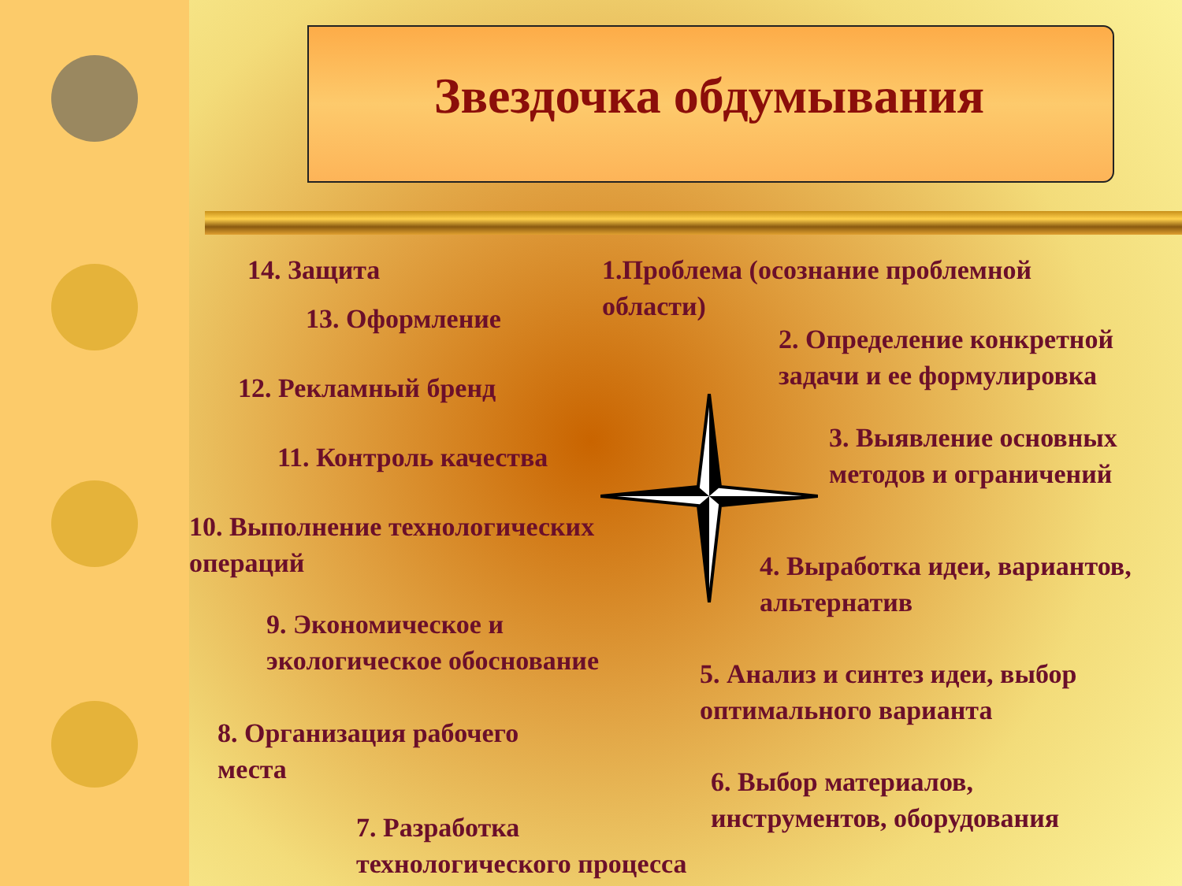Звездочка обдумывания
14. Защита
13. Оформление
12. Рекламный бренд
11. Контроль качества
10. Выполнение технологических
операций
9. Экономическое и
экологическое обоснование
8. Организация рабочего
места
7. Разработка
технологического процесса
1.Проблема (осознание проблемной
области)
2. Определение конкретной
задачи и ее формулировка
3. Выявление основных
методов и ограничений
4. Выработка идеи, вариантов,
альтернатив
5. Анализ и синтез идеи, выбор
оптимального варианта
6. Выбор материалов,
инструментов, оборудования